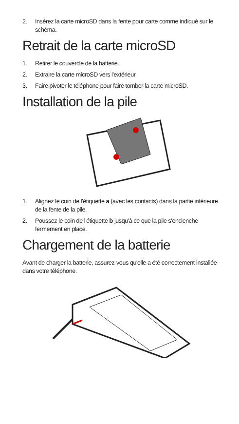2. Insérez la carte microSD dans la fente pour carte comme indiqué sur le schéma.
Retrait de la carte microSD
1. Retirer le couvercle de la batterie.
2. Extraire la carte microSD vers l'extérieur.
3. Faire pivoter le téléphone pour faire tomber la carte microSD.
Installation de la pile
1. Alignez le coin de l'étiquette a (avec les contacts) dans la partie inférieure de la fente de la pile.
2. Poussez le coin de l'étiquette b jusqu'à ce que la pile s'enclenche fermement en place.
Chargement de la batterie
Avant de charger la batterie, assurez-vous qu'elle a été correctement installée dans votre téléphone.